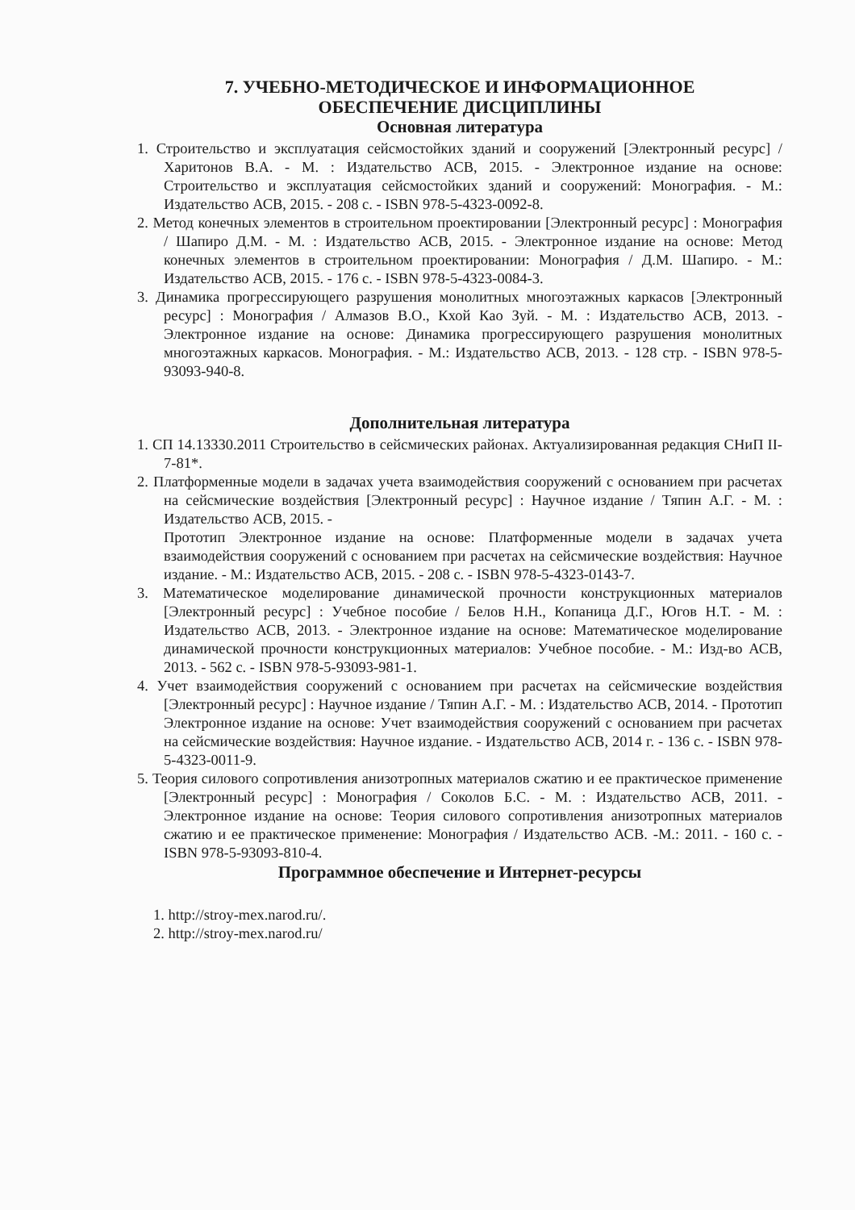7. УЧЕБНО-МЕТОДИЧЕСКОЕ И ИНФОРМАЦИОННОЕ
ОБЕСПЕЧЕНИЕ ДИСЦИПЛИНЫ
Основная литература
1. Строительство и эксплуатация сейсмостойких зданий и сооружений [Электронный ресурс] / Харитонов В.А. - М. : Издательство АСВ, 2015. - Электронное издание на основе: Строительство и эксплуатация сейсмостойких зданий и сооружений: Монография. - М.: Издательство АСВ, 2015. - 208 с. - ISBN 978-5-4323-0092-8.
2. Метод конечных элементов в строительном проектировании [Электронный ресурс] : Монография / Шапиро Д.М. - М. : Издательство АСВ, 2015. - Электронное издание на основе: Метод конечных элементов в строительном проектировании: Монография / Д.М. Шапиро. - М.: Издательство АСВ, 2015. - 176 с. - ISBN 978-5-4323-0084-3.
3. Динамика прогрессирующего разрушения монолитных многоэтажных каркасов [Электронный ресурс] : Монография / Алмазов В.О., Кхой Као Зуй. - М. : Издательство АСВ, 2013. - Электронное издание на основе: Динамика прогрессирующего разрушения монолитных многоэтажных каркасов. Монография. - М.: Издательство АСВ, 2013. - 128 стр. - ISBN 978-5-93093-940-8.
Дополнительная литература
1. СП 14.13330.2011 Строительство в сейсмических районах. Актуализированная редакция СНиП II-7-81*.
2. Платформенные модели в задачах учета взаимодействия сооружений с основанием при расчетах на сейсмические воздействия [Электронный ресурс] : Научное издание / Тяпин А.Г. - М. : Издательство АСВ, 2015. -
Прототип Электронное издание на основе: Платформенные модели в задачах учета взаимодействия сооружений с основанием при расчетах на сейсмические воздействия: Научное издание. - М.: Издательство АСВ, 2015. - 208 с. - ISBN 978-5-4323-0143-7.
3. Математическое моделирование динамической прочности конструкционных материалов [Электронный ресурс] : Учебное пособие / Белов Н.Н., Копаница Д.Г., Югов Н.Т. - М. : Издательство АСВ, 2013. - Электронное издание на основе: Математическое моделирование динамической прочности конструкционных материалов: Учебное пособие. - М.: Изд-во АСВ, 2013. - 562 с. - ISBN 978-5-93093-981-1.
4. Учет взаимодействия сооружений с основанием при расчетах на сейсмические воздействия [Электронный ресурс] : Научное издание / Тяпин А.Г. - М. : Издательство АСВ, 2014. - Прототип Электронное издание на основе: Учет взаимодействия сооружений с основанием при расчетах на сейсмические воздействия: Научное издание. - Издательство АСВ, 2014 г. - 136 с. - ISBN 978-5-4323-0011-9.
5. Теория силового сопротивления анизотропных материалов сжатию и ее практическое применение [Электронный ресурс] : Монография / Соколов Б.С. - М. : Издательство АСВ, 2011. - Электронное издание на основе: Теория силового сопротивления анизотропных материалов сжатию и ее практическое применение: Монография / Издательство АСВ. -М.: 2011. - 160 с. - ISBN 978-5-93093-810-4.
Программное обеспечение и Интернет-ресурсы
1. http://stroy-mex.narod.ru/.
2. http://stroy-mex.narod.ru/